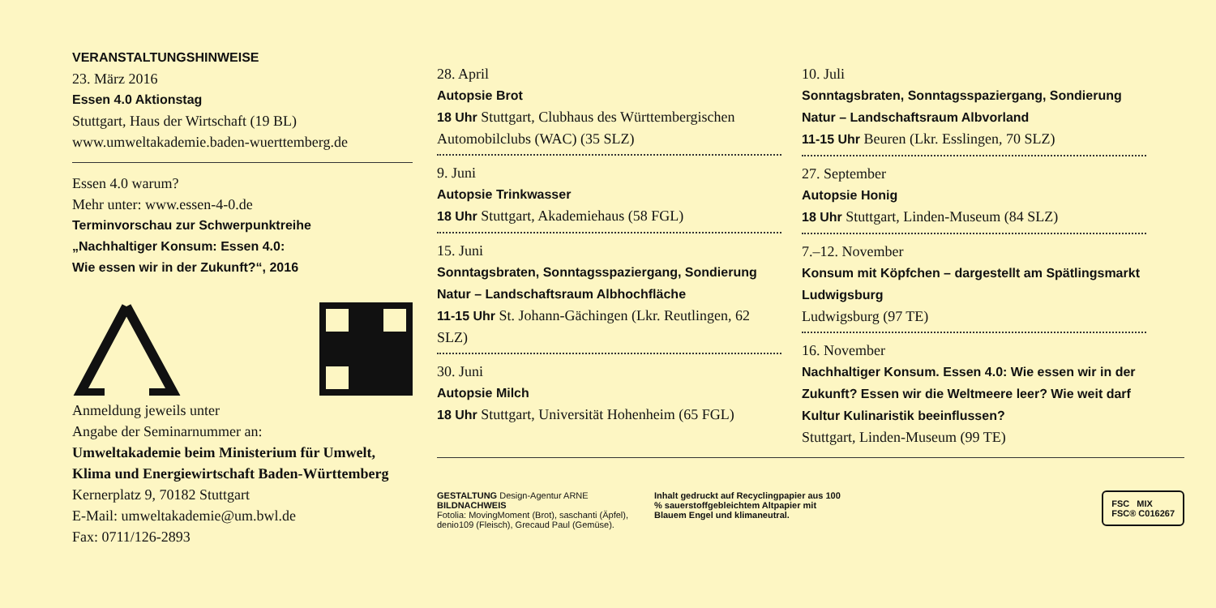VERANSTALTUNGSHINWEISE
23. März 2016
Essen 4.0 Aktionstag
Stuttgart, Haus der Wirtschaft (19 BL)
www.umweltakademie.baden-wuerttemberg.de
Essen 4.0 warum?
Mehr unter: www.essen-4-0.de
Terminvorschau zur Schwerpunktreihe
„Nachhaltiger Konsum: Essen 4.0:
Wie essen wir in der Zukunft?“, 2016
Anmeldung jeweils unter
Angabe der Seminarnummer an:
Umweltakademie beim Ministerium für Umwelt,
Klima und Energiewirtschaft Baden-Württemberg
Kernerplatz 9, 70182 Stuttgart
E-Mail: umweltakademie@um.bwl.de
Fax: 0711/126-2893
28. April
Autopsie Brot
18 Uhr Stuttgart, Clubhaus des Württembergischen Automobilclubs (WAC) (35 SLZ)
9. Juni
Autopsie Trinkwasser
18 Uhr Stuttgart, Akademiehaus (58 FGL)
15. Juni
Sonntagsbraten, Sonntagsspaziergang, Sondierung Natur – Landschaftsraum Albhochfläche
11-15 Uhr St. Johann-Gächingen (Lkr. Reutlingen, 62 SLZ)
30. Juni
Autopsie Milch
18 Uhr Stuttgart, Universität Hohenheim (65 FGL)
10. Juli
Sonntagsbraten, Sonntagsspaziergang, Sondierung Natur – Landschaftsraum Albvorland
11-15 Uhr Beuren (Lkr. Esslingen, 70 SLZ)
27. September
Autopsie Honig
18 Uhr Stuttgart, Linden-Museum (84 SLZ)
7.–12. November
Konsum mit Köpfchen – dargestellt am Spätlingsmarkt Ludwigsburg
Ludwigsburg (97 TE)
16. November
Nachhaltiger Konsum. Essen 4.0: Wie essen wir in der Zukunft? Essen wir die Weltmeere leer? Wie weit darf Kultur Kulinaristik beeinflussen?
Stuttgart, Linden-Museum (99 TE)
GESTALTUNG Design-Agentur ARNE
BILDNACHWEIS
Fotolia: MovingMoment (Brot), saschanti (Äpfel), denio109 (Fleisch), Grecaud Paul (Gemüse).
Inhalt gedruckt auf Recyclingpapier aus 100 % sauerstoffgebleichtem Altpapier mit Blauem Engel und klimaneutral.
FSC MIX
FSC® C016267